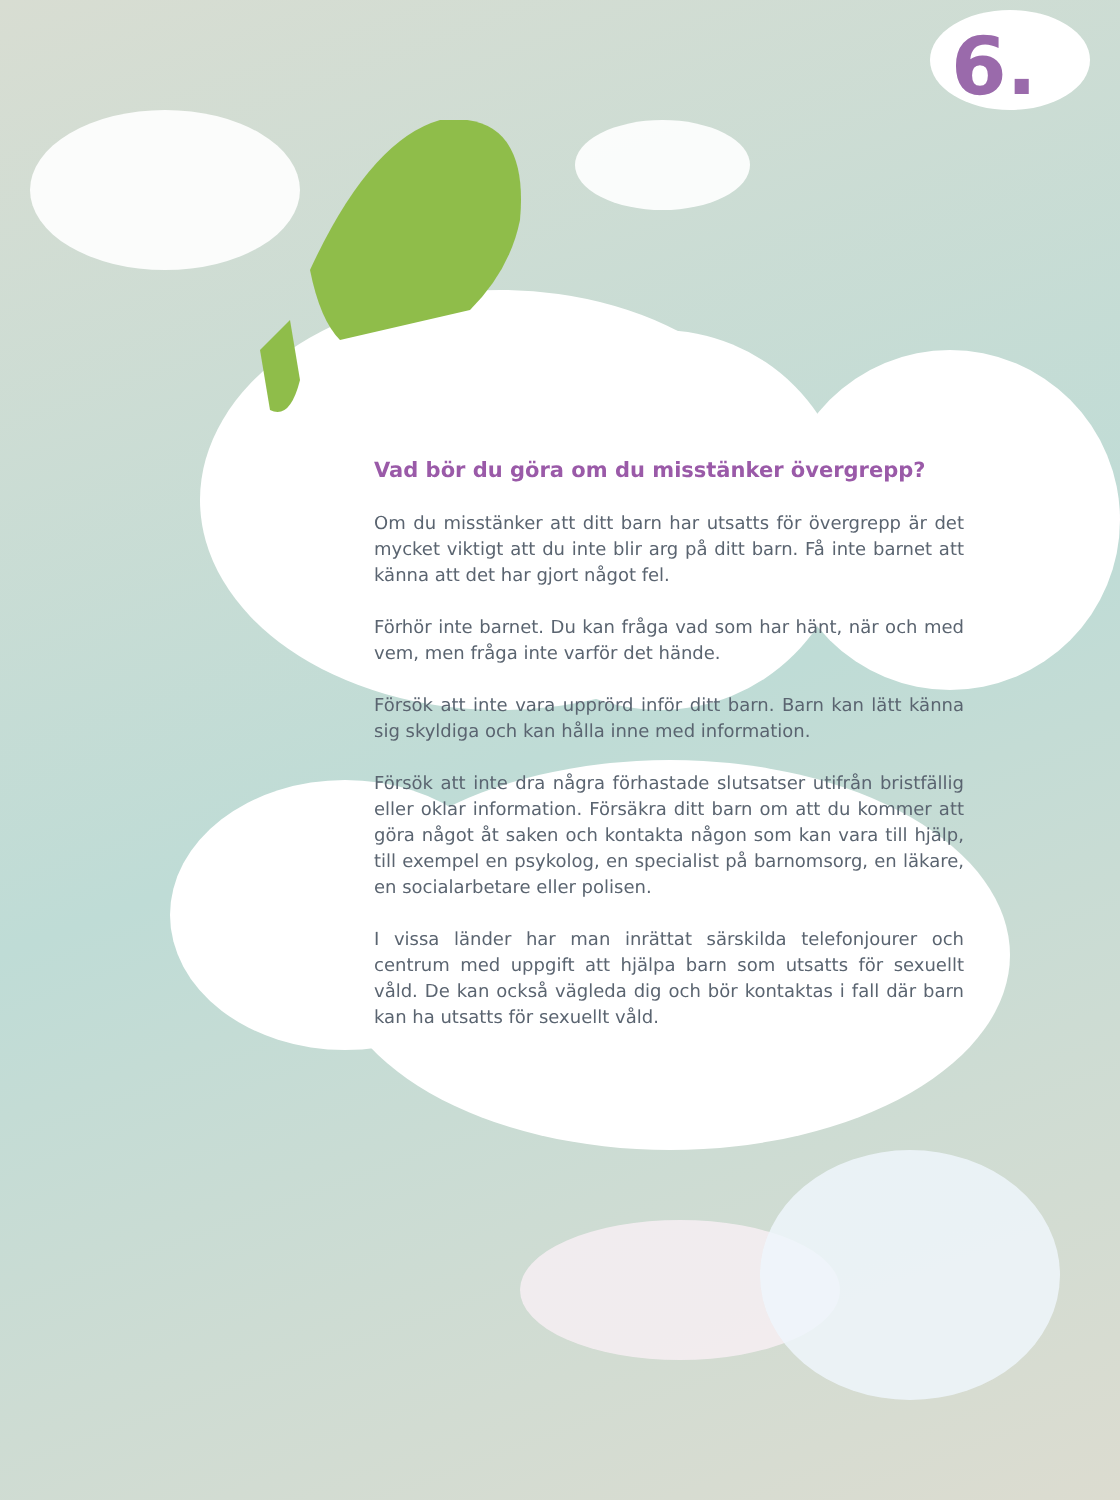6.
Vad bör du göra om du misstänker övergrepp?
Om du misstänker att ditt barn har utsatts för övergrepp är det mycket viktigt att du inte blir arg på ditt barn. Få inte barnet att känna att det har gjort något fel.
Förhör inte barnet. Du kan fråga vad som har hänt, när och med vem, men fråga inte varför det hände.
Försök att inte vara upprörd inför ditt barn. Barn kan lätt känna sig skyldiga och kan hålla inne med information.
Försök att inte dra några förhastade slutsatser utifrån bristfällig eller oklar information. Försäkra ditt barn om att du kommer att göra något åt saken och kontakta någon som kan vara till hjälp, till exempel en psykolog, en specialist på barnomsorg, en läkare, en socialarbetare eller polisen.
I vissa länder har man inrättat särskilda telefonjourer och centrum med uppgift att hjälpa barn som utsatts för sexuellt våld. De kan också vägleda dig och bör kontaktas i fall där barn kan ha utsatts för sexuellt våld.